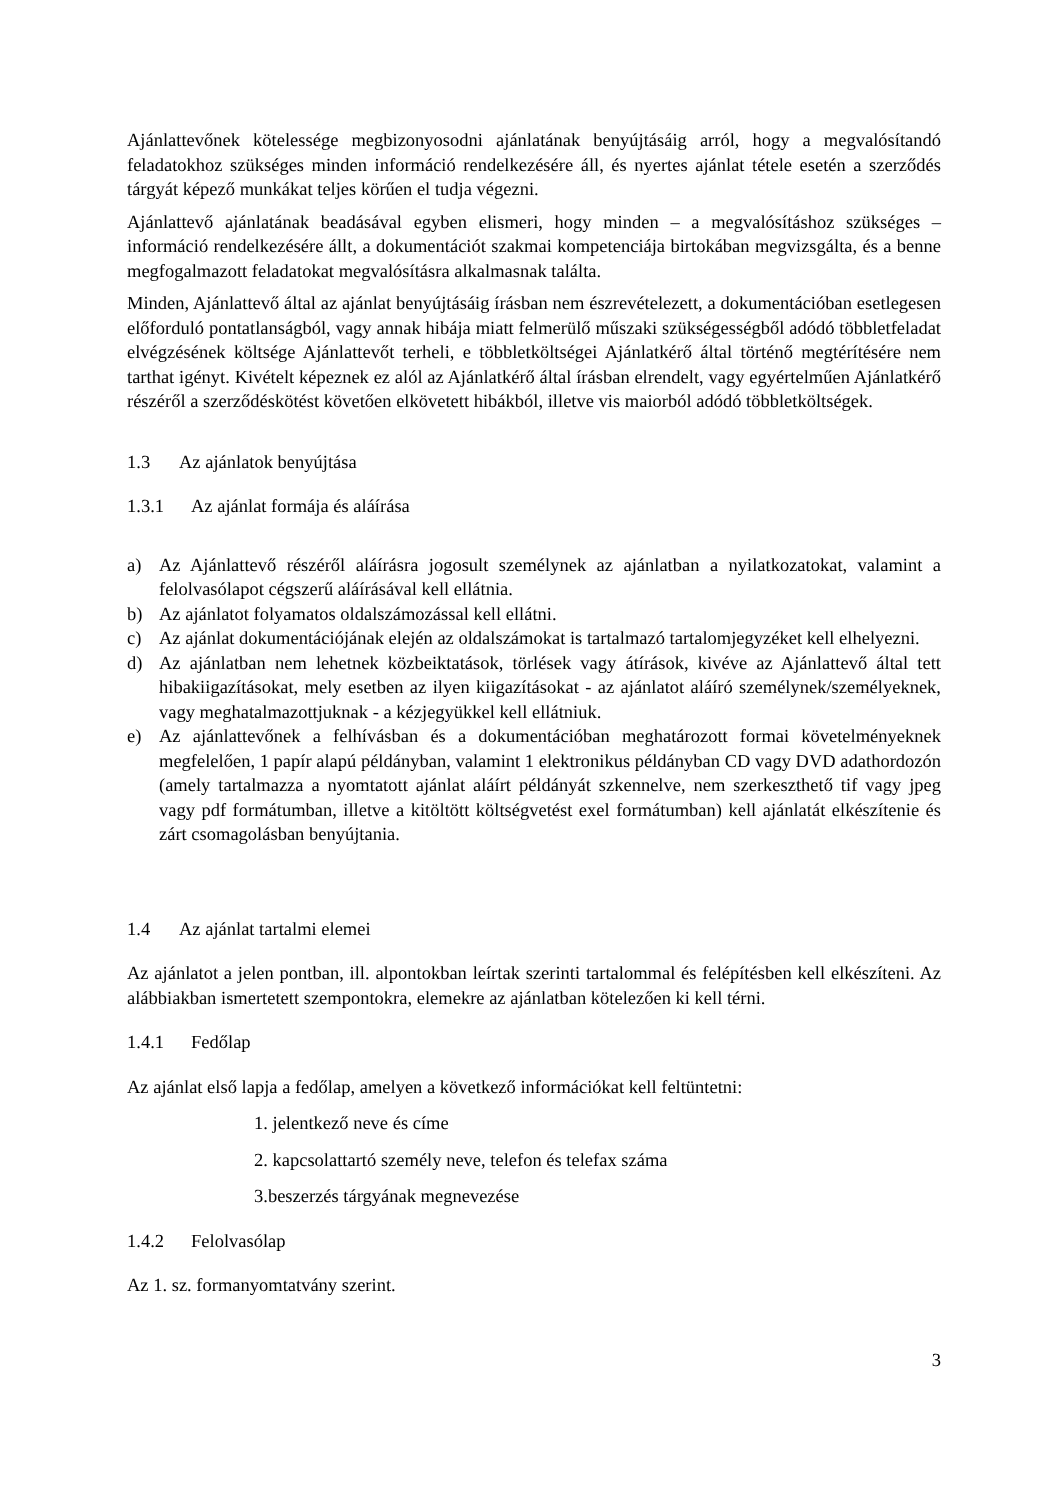Ajánlattevőnek kötelessége megbizonyosodni ajánlatának benyújtásáig arról, hogy a megvalósítandó feladatokhoz szükséges minden információ rendelkezésére áll, és nyertes ajánlat tétele esetén a szerződés tárgyát képező munkákat teljes körűen el tudja végezni.
Ajánlattevő ajánlatának beadásával egyben elismeri, hogy minden – a megvalósításhoz szükséges – információ rendelkezésére állt, a dokumentációt szakmai kompetenciája birtokában megvizsgálta, és a benne megfogalmazott feladatokat megvalósításra alkalmasnak találta.
Minden, Ajánlattevő által az ajánlat benyújtásáig írásban nem észrevételezett, a dokumentációban esetlegesen előforduló pontatlanságból, vagy annak hibája miatt felmerülő műszaki szükségességből adódó többletfeladat elvégzésének költsége Ajánlattevőt terheli, e többletköltségei Ajánlatkérő által történő megtérítésére nem tarthat igényt. Kivételt képeznek ez alól az Ajánlatkérő által írásban elrendelt, vagy egyértelműen Ajánlatkérő részéről a szerződéskötést követően elkövetett hibákból, illetve vis maiorból adódó többletköltségek.
1.3 Az ajánlatok benyújtása
1.3.1 Az ajánlat formája és aláírása
a) Az Ajánlattevő részéről aláírásra jogosult személynek az ajánlatban a nyilatkozatokat, valamint a felolvasólapot cégszerű aláírásával kell ellátnia.
b) Az ajánlatot folyamatos oldalszámozással kell ellátni.
c) Az ajánlat dokumentációjának elején az oldalszámokat is tartalmazó tartalomjegyzéket kell elhelyezni.
d) Az ajánlatban nem lehetnek közbeiktatások, törlések vagy átírások, kivéve az Ajánlattevő által tett hibakiigazításokat, mely esetben az ilyen kiigazításokat - az ajánlatot aláíró személynek/személyeknek, vagy meghatalmazottjuknak - a kézjegyükkel kell ellátniuk.
e) Az ajánlattevőnek a felhívásban és a dokumentációban meghatározott formai követelményeknek megfelelően, 1 papír alapú példányban, valamint 1 elektronikus példányban CD vagy DVD adathordozón (amely tartalmazza a nyomtatott ajánlat aláírt példányát szkennelve, nem szerkeszthető tif vagy jpeg vagy pdf formátumban, illetve a kitöltött költségvetést exel formátumban) kell ajánlatát elkészítenie és zárt csomagolásban benyújtania.
1.4 Az ajánlat tartalmi elemei
Az ajánlatot a jelen pontban, ill. alpontokban leírtak szerinti tartalommal és felépítésben kell elkészíteni. Az alábbiakban ismertetett szempontokra, elemekre az ajánlatban kötelezően ki kell térni.
1.4.1 Fedőlap
Az ajánlat első lapja a fedőlap, amelyen a következő információkat kell feltüntetni:
1. jelentkező neve és címe
2. kapcsolattartó személy neve, telefon és telefax száma
3.beszerzés tárgyának megnevezése
1.4.2 Felolvasólap
Az 1. sz. formanyomtatvány szerint.
3